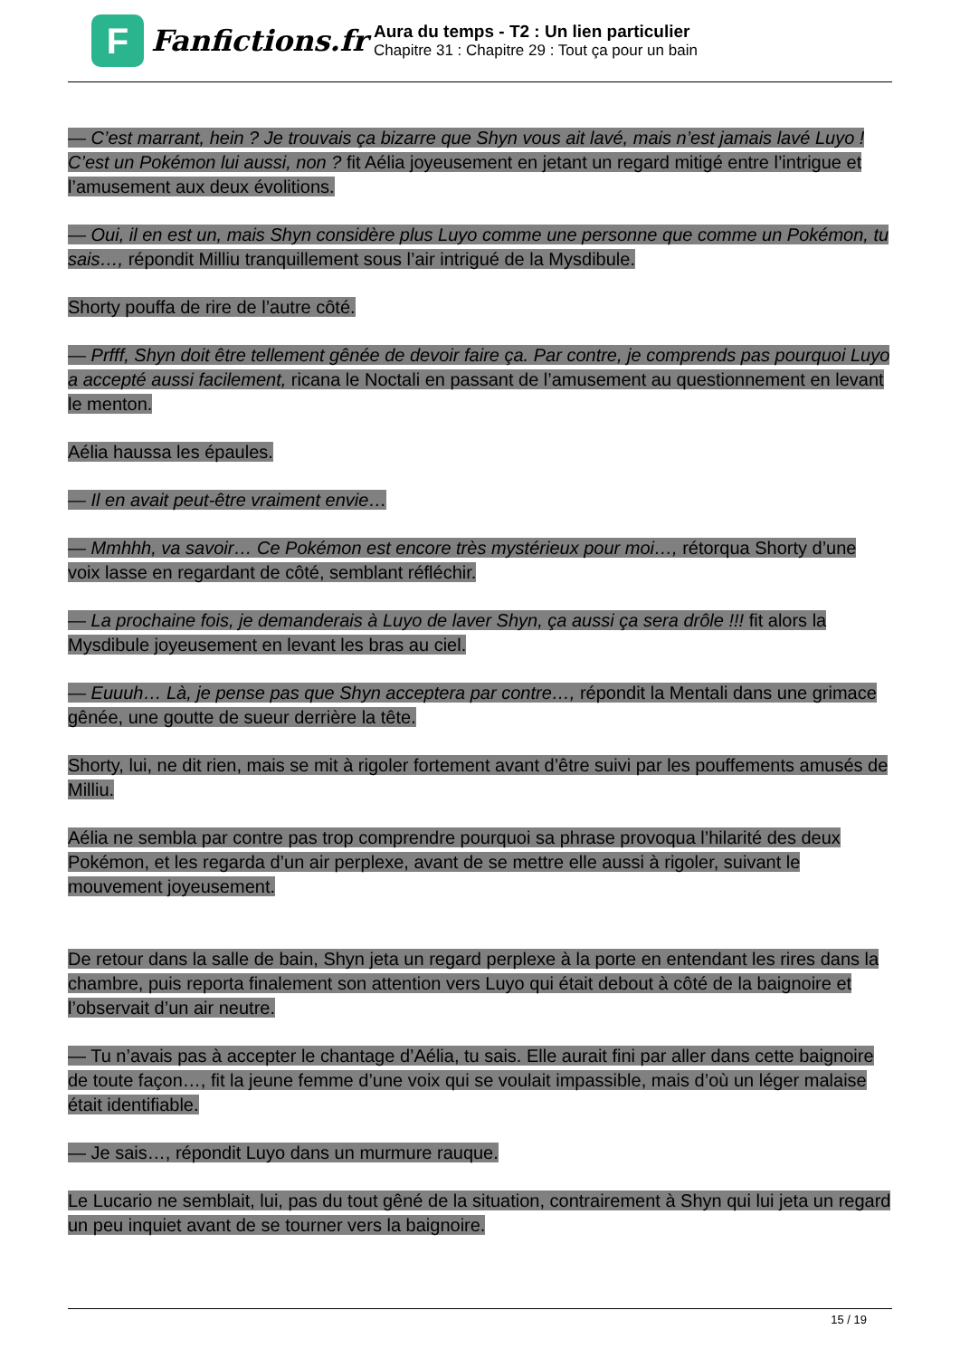F
Fanfictions.fr
Aura du temps - T2 : Un lien particulier
Chapitre 31 : Chapitre 29 : Tout ça pour un bain
— C’est marrant, hein ? Je trouvais ça bizarre que Shyn vous ait lavé, mais n’est jamais lavé Luyo ! C’est un Pokémon lui aussi, non ? fit Aélia joyeusement en jetant un regard mitigé entre l’intrigue et l’amusement aux deux évolitions.
— Oui, il en est un, mais Shyn considère plus Luyo comme une personne que comme un Pokémon, tu sais…, répondit Milliu tranquillement sous l’air intrigué de la Mysdibule.
Shorty pouffa de rire de l’autre côté.
— Prfff, Shyn doit être tellement gênée de devoir faire ça. Par contre, je comprends pas pourquoi Luyo a accepté aussi facilement, ricana le Noctali en passant de l’amusement au questionnement en levant le menton.
Aélia haussa les épaules.
— Il en avait peut-être vraiment envie…
— Mmhhh, va savoir… Ce Pokémon est encore très mystérieux pour moi…, rétorqua Shorty d’une voix lasse en regardant de côté, semblant réfléchir.
— La prochaine fois, je demanderais à Luyo de laver Shyn, ça aussi ça sera drôle !!! fit alors la Mysdibule joyeusement en levant les bras au ciel.
— Euuuh… Là, je pense pas que Shyn acceptera par contre…, répondit la Mentali dans une grimace gênée, une goutte de sueur derrière la tête.
Shorty, lui, ne dit rien, mais se mit à rigoler fortement avant d’être suivi par les pouffements amusés de Milliu.
Aélia ne sembla par contre pas trop comprendre pourquoi sa phrase provoqua l’hilarité des deux Pokémon, et les regarda d’un air perplexe, avant de se mettre elle aussi à rigoler, suivant le mouvement joyeusement.
De retour dans la salle de bain, Shyn jeta un regard perplexe à la porte en entendant les rires dans la chambre, puis reporta finalement son attention vers Luyo qui était debout à côté de la baignoire et l’observait d’un air neutre.
— Tu n’avais pas à accepter le chantage d’Aélia, tu sais. Elle aurait fini par aller dans cette baignoire de toute façon…, fit la jeune femme d’une voix qui se voulait impassible, mais d’où un léger malaise était identifiable.
— Je sais…, répondit Luyo dans un murmure rauque.
Le Lucario ne semblait, lui, pas du tout gêné de la situation, contrairement à Shyn qui lui jeta un regard un peu inquiet avant de se tourner vers la baignoire.
15 / 19